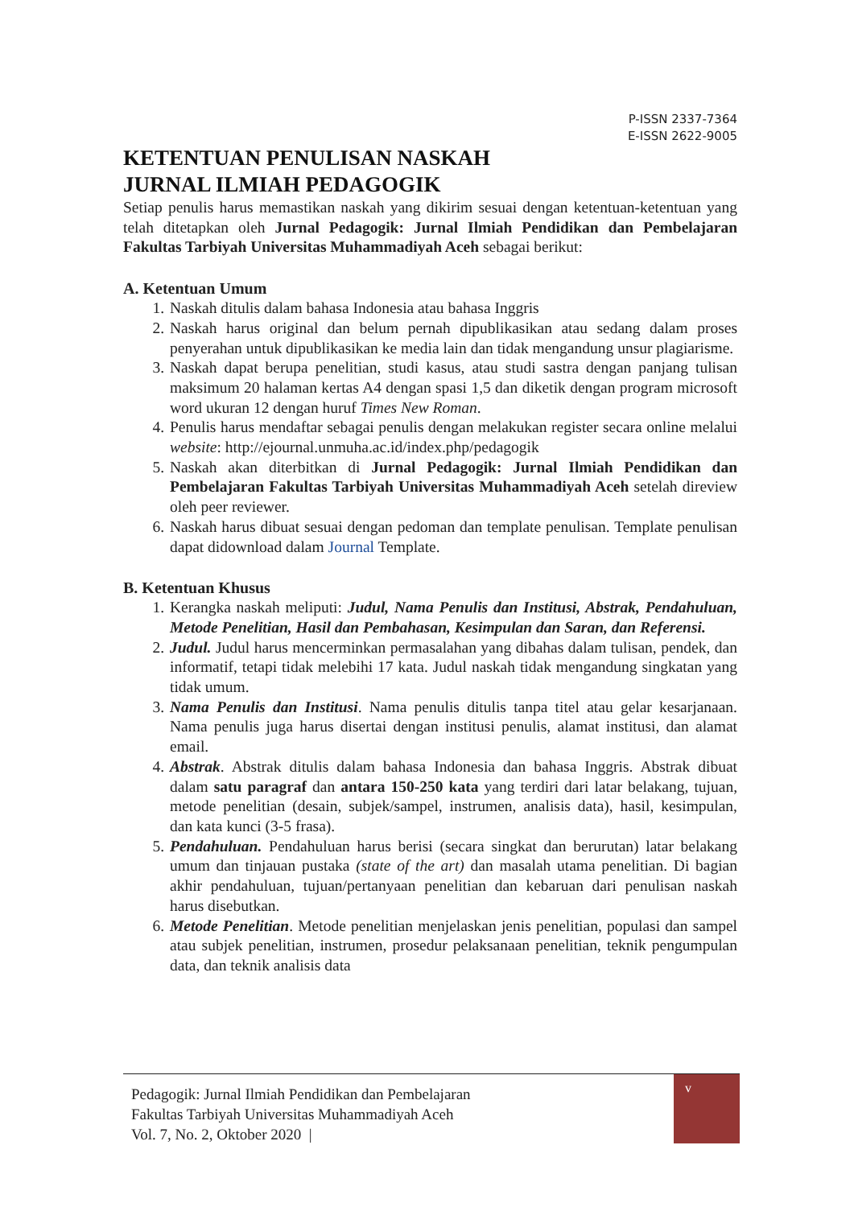P-ISSN 2337-7364
E-ISSN 2622-9005
KETENTUAN PENULISAN NASKAH
JURNAL ILMIAH PEDAGOGIK
Setiap penulis harus memastikan naskah yang dikirim sesuai dengan ketentuan-ketentuan yang telah ditetapkan oleh Jurnal Pedagogik: Jurnal Ilmiah Pendidikan dan Pembelajaran Fakultas Tarbiyah Universitas Muhammadiyah Aceh sebagai berikut:
A. Ketentuan Umum
1. Naskah ditulis dalam bahasa Indonesia atau bahasa Inggris
2. Naskah harus original dan belum pernah dipublikasikan atau sedang dalam proses penyerahan untuk dipublikasikan ke media lain dan tidak mengandung unsur plagiarisme.
3. Naskah dapat berupa penelitian, studi kasus, atau studi sastra dengan panjang tulisan maksimum 20 halaman kertas A4 dengan spasi 1,5 dan diketik dengan program microsoft word ukuran 12 dengan huruf Times New Roman.
4. Penulis harus mendaftar sebagai penulis dengan melakukan register secara online melalui website: http://ejournal.unmuha.ac.id/index.php/pedagogik
5. Naskah akan diterbitkan di Jurnal Pedagogik: Jurnal Ilmiah Pendidikan dan Pembelajaran Fakultas Tarbiyah Universitas Muhammadiyah Aceh setelah direview oleh peer reviewer.
6. Naskah harus dibuat sesuai dengan pedoman dan template penulisan. Template penulisan dapat didownload dalam Journal Template.
B. Ketentuan Khusus
1. Kerangka naskah meliputi: Judul, Nama Penulis dan Institusi, Abstrak, Pendahuluan, Metode Penelitian, Hasil dan Pembahasan, Kesimpulan dan Saran, dan Referensi.
2. Judul. Judul harus mencerminkan permasalahan yang dibahas dalam tulisan, pendek, dan informatif, tetapi tidak melebihi 17 kata. Judul naskah tidak mengandung singkatan yang tidak umum.
3. Nama Penulis dan Institusi. Nama penulis ditulis tanpa titel atau gelar kesarjanaan. Nama penulis juga harus disertai dengan institusi penulis, alamat institusi, dan alamat email.
4. Abstrak. Abstrak ditulis dalam bahasa Indonesia dan bahasa Inggris. Abstrak dibuat dalam satu paragraf dan antara 150-250 kata yang terdiri dari latar belakang, tujuan, metode penelitian (desain, subjek/sampel, instrumen, analisis data), hasil, kesimpulan, dan kata kunci (3-5 frasa).
5. Pendahuluan. Pendahuluan harus berisi (secara singkat dan berurutan) latar belakang umum dan tinjauan pustaka (state of the art) dan masalah utama penelitian. Di bagian akhir pendahuluan, tujuan/pertanyaan penelitian dan kebaruan dari penulisan naskah harus disebutkan.
6. Metode Penelitian. Metode penelitian menjelaskan jenis penelitian, populasi dan sampel atau subjek penelitian, instrumen, prosedur pelaksanaan penelitian, teknik pengumpulan data, dan teknik analisis data
Pedagogik: Jurnal Ilmiah Pendidikan dan Pembelajaran
Fakultas Tarbiyah Universitas Muhammadiyah Aceh
Vol. 7, No. 2, Oktober 2020 |
v